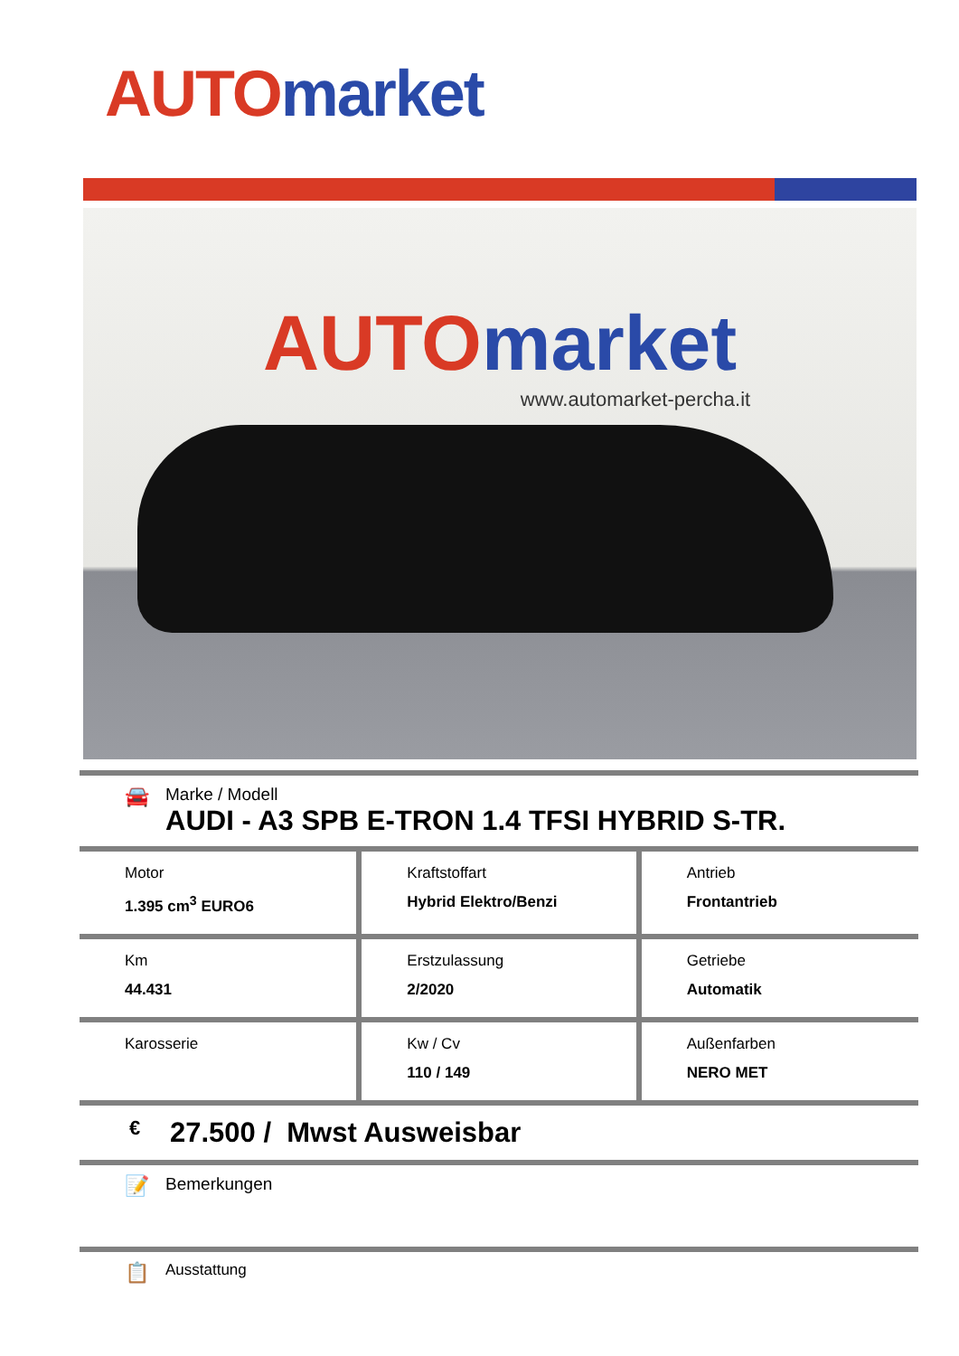AUTO market
AUTO market
www.automarket-percha.it
🚘
Marke / Modell
AUDI - A3 SPB E-TRON 1.4 TFSI HYBRID S-TR.
| Motor 1.395 cm<sup>3</sup> EURO6 | Kraftstoffart Hybrid Elektro/Benzi | Antrieb Frontantrieb |
| Km 44.431 | Erstzulassung 2/2020 | Getriebe Automatik |
| Karosserie | Kw / Cv 110 / 149 | Außenfarben NERO MET |
€ 27.500 / Mwst Ausweisbar
📝 Bemerkungen
📋 Ausstattung